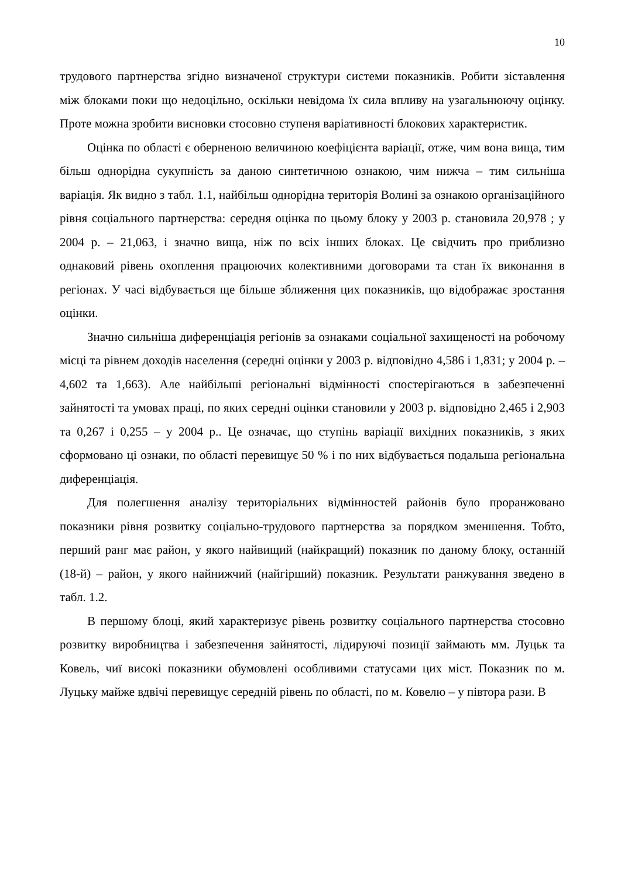10
трудового партнерства згідно визначеної структури системи показників. Робити зіставлення між блоками поки що недоцільно, оскільки невідома їх сила впливу на узагальнюючу оцінку. Проте можна зробити висновки стосовно ступеня варіативності блокових характеристик.
Оцінка по області є оберненою величиною коефіцієнта варіації, отже, чим вона вища, тим більш однорідна сукупність за даною синтетичною ознакою, чим нижча – тим сильніша варіація. Як видно з табл. 1.1, найбільш однорідна територія Волині за ознакою організаційного рівня соціального партнерства: середня оцінка по цьому блоку у 2003 р. становила 20,978 ; у 2004 р. – 21,063, і значно вища, ніж по всіх інших блоках. Це свідчить про приблизно однаковий рівень охоплення працюючих колективними договорами та стан їх виконання в регіонах. У часі відбувається ще більше зближення цих показників, що відображає зростання оцінки.
Значно сильніша диференціація регіонів за ознаками соціальної захищеності на робочому місці та рівнем доходів населення (середні оцінки у 2003 р. відповідно 4,586 і 1,831; у 2004 р. – 4,602 та 1,663). Але найбільші регіональні відмінності спостерігаються в забезпеченні зайнятості та умовах праці, по яких середні оцінки становили у 2003 р. відповідно 2,465 і 2,903 та 0,267 і 0,255 – у 2004 р.. Це означає, що ступінь варіації вихідних показників, з яких сформовано ці ознаки, по області перевищує 50 % і по них відбувається подальша регіональна диференціація.
Для полегшення аналізу територіальних відмінностей районів було проранжовано показники рівня розвитку соціально-трудового партнерства за порядком зменшення. Тобто, перший ранг має район, у якого найвищий (найкращий) показник по даному блоку, останній (18-й) – район, у якого найнижчий (найгірший) показник. Результати ранжування зведено в табл. 1.2.
В першому блоці, який характеризує рівень розвитку соціального партнерства стосовно розвитку виробництва і забезпечення зайнятості, лідируючі позиції займають мм. Луцьк та Ковель, чиї високі показники обумовлені особливими статусами цих міст. Показник по м. Луцьку майже вдвічі перевищує середній рівень по області, по м. Ковелю – у півтора рази. В